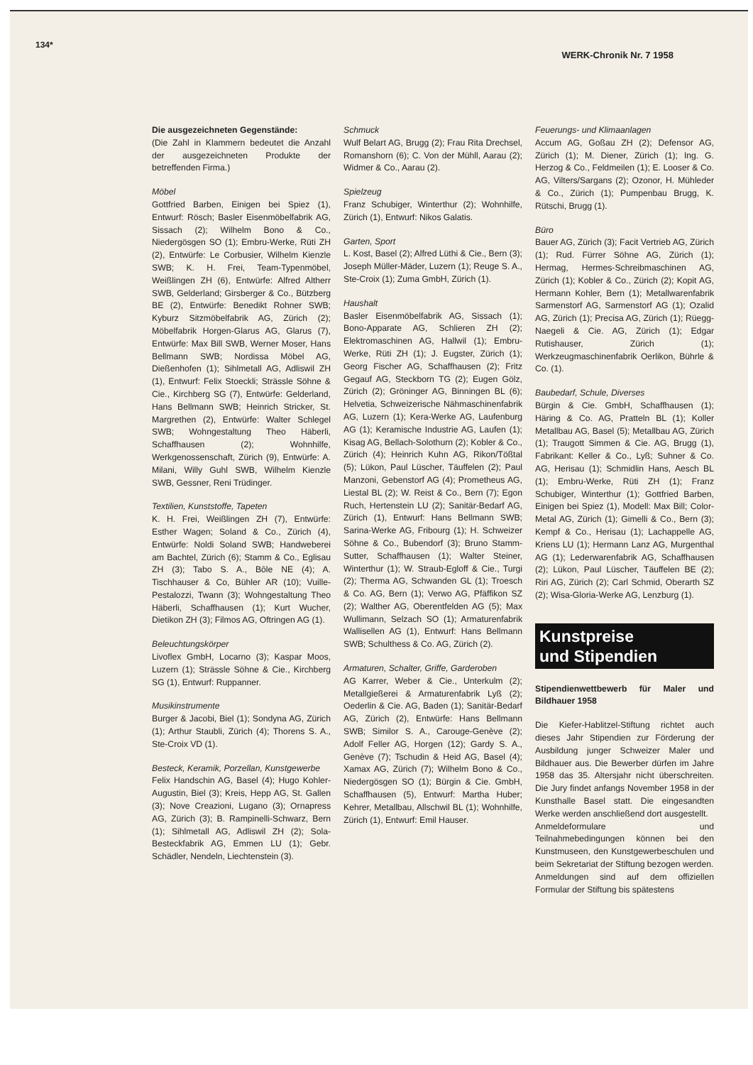134* WERK-Chronik Nr. 7 1958
Die ausgezeichneten Gegenstände:
(Die Zahl in Klammern bedeutet die Anzahl der ausgezeichneten Produkte der betreffenden Firma.)
Möbel
Gottfried Barben, Einigen bei Spiez (1), Entwurf: Rösch; Basler Eisenmöbelfabrik AG, Sissach (2); Wilhelm Bono & Co., Niedergösgen SO (1); Embru-Werke, Rüti ZH (2), Entwürfe: Le Corbusier, Wilhelm Kienzle SWB; K. H. Frei, Team-Typenmöbel, Weißlingen ZH (6), Entwürfe: Alfred Altherr SWB, Gelderland; Girsberger & Co., Bützberg BE (2), Entwürfe: Benedikt Rohner SWB; Kyburz Sitzmöbelfabrik AG, Zürich (2); Möbelfabrik Horgen-Glarus AG, Glarus (7), Entwürfe: Max Bill SWB, Werner Moser, Hans Bellmann SWB; Nordissa Möbel AG, Dießenhofen (1); Sihlmetall AG, Adliswil ZH (1), Entwurf: Felix Stoeckli; Strässle Söhne & Cie., Kirchberg SG (7), Entwürfe: Gelderland, Hans Bellmann SWB; Heinrich Stricker, St. Margrethen (2), Entwürfe: Walter Schlegel SWB; Wohngestaltung Theo Häberli, Schaffhausen (2); Wohnhilfe, Werkgenossenschaft, Zürich (9), Entwürfe: A. Milani, Willy Guhl SWB, Wilhelm Kienzle SWB, Gessner, Reni Trüdinger.
Textilien, Kunststoffe, Tapeten
K. H. Frei, Weißlingen ZH (7), Entwürfe: Esther Wagen; Soland & Co., Zürich (4), Entwürfe: Noldi Soland SWB; Handweberei am Bachtel, Zürich (6); Stamm & Co., Eglisau ZH (3); Tabo S. A., Bôle NE (4); A. Tischhauser & Co, Bühler AR (10); Vuille-Pestalozzi, Twann (3); Wohngestaltung Theo Häberli, Schaffhausen (1); Kurt Wucher, Dietikon ZH (3); Filmos AG, Oftringen AG (1).
Beleuchtungskörper
Livoflex GmbH, Locarno (3); Kaspar Moos, Luzern (1); Strässle Söhne & Cie., Kirchberg SG (1), Entwurf: Ruppanner.
Musikinstrumente
Burger & Jacobi, Biel (1); Sondyna AG, Zürich (1); Arthur Staubli, Zürich (4); Thorens S. A., Ste-Croix VD (1).
Besteck, Keramik, Porzellan, Kunstgewerbe
Felix Handschin AG, Basel (4); Hugo Kohler-Augustin, Biel (3); Kreis, Hepp AG, St. Gallen (3); Nove Creazioni, Lugano (3); Ornapress AG, Zürich (3); B. Rampinelli-Schwarz, Bern (1); Sihlmetall AG, Adliswil ZH (2); Sola-Besteckfabrik AG, Emmen LU (1); Gebr. Schädler, Nendeln, Liechtenstein (3).
Schmuck
Wulf Belart AG, Brugg (2); Frau Rita Drechsel, Romanshorn (6); C. Von der Mühll, Aarau (2); Widmer & Co., Aarau (2).
Spielzeug
Franz Schubiger, Winterthur (2); Wohnhilfe, Zürich (1), Entwurf: Nikos Galatis.
Garten, Sport
L. Kost, Basel (2); Alfred Lüthi & Cie., Bern (3); Joseph Müller-Mäder, Luzern (1); Reuge S. A., Ste-Croix (1); Zuma GmbH, Zürich (1).
Haushalt
Basler Eisenmöbelfabrik AG, Sissach (1); Bono-Apparate AG, Schlieren ZH (2); Elektromaschinen AG, Hallwil (1); Embru-Werke, Rüti ZH (1); J. Eugster, Zürich (1); Georg Fischer AG, Schaffhausen (2); Fritz Gegauf AG, Steckborn TG (2); Eugen Gölz, Zürich (2); Gröninger AG, Binningen BL (6); Helvetia, Schweizerische Nähmaschinenfabrik AG, Luzern (1); Kera-Werke AG, Laufenburg AG (1); Keramische Industrie AG, Laufen (1); Kisag AG, Bellach-Solothurn (2); Kobler & Co., Zürich (4); Heinrich Kuhn AG, Rikon/Tößtal (5); Lükon, Paul Lüscher, Täuffelen (2); Paul Manzoni, Gebenstorf AG (4); Prometheus AG, Liestal BL (2); W. Reist & Co., Bern (7); Egon Ruch, Hertenstein LU (2); Sanitär-Bedarf AG, Zürich (1), Entwurf: Hans Bellmann SWB; Sarina-Werke AG, Fribourg (1); H. Schweizer Söhne & Co., Bubendorf (3); Bruno Stamm-Sutter, Schaffhausen (1); Walter Steiner, Winterthur (1); W. Straub-Egloff & Cie., Turgi (2); Therma AG, Schwanden GL (1); Troesch & Co. AG, Bern (1); Verwo AG, Pfäffikon SZ (2); Walther AG, Oberentfelden AG (5); Max Wullimann, Selzach SO (1); Armaturenfabrik Wallisellen AG (1), Entwurf: Hans Bellmann SWB; Schulthess & Co. AG, Zürich (2).
Armaturen, Schalter, Griffe, Garderoben
AG Karrer, Weber & Cie., Unterkulm (2); Metallgießerei & Armaturenfabrik Lyß (2); Oederlin & Cie. AG, Baden (1); Sanitär-Bedarf AG, Zürich (2), Entwürfe: Hans Bellmann SWB; Similor S. A., Carouge-Genève (2); Adolf Feller AG, Horgen (12); Gardy S. A., Genève (7); Tschudin & Heid AG, Basel (4); Xamax AG, Zürich (7); Wilhelm Bono & Co., Niedergösgen SO (1); Bürgin & Cie. GmbH, Schaffhausen (5), Entwurf: Martha Huber; Kehrer, Metallbau, Allschwil BL (1); Wohnhilfe, Zürich (1), Entwurf: Emil Hauser.
Feuerungs- und Klimaanlagen
Accum AG, Goßau ZH (2); Defensor AG, Zürich (1); M. Diener, Zürich (1); Ing. G. Herzog & Co., Feldmeilen (1); E. Looser & Co. AG, Vilters/Sargans (2); Ozonor, H. Mühleder & Co., Zürich (1); Pumpenbau Brugg, K. Rütschi, Brugg (1).
Büro
Bauer AG, Zürich (3); Facit Vertrieb AG, Zürich (1); Rud. Fürrer Söhne AG, Zürich (1); Hermag, Hermes-Schreibmaschinen AG, Zürich (1); Kobler & Co., Zürich (2); Kopit AG, Hermann Kohler, Bern (1); Metallwarenfabrik Sarmenstorf AG, Sarmenstorf AG (1); Ozalid AG, Zürich (1); Precisa AG, Zürich (1); Rüegg-Naegeli & Cie. AG, Zürich (1); Edgar Rutishauser, Zürich (1); Werkzeugmaschinenfabrik Oerlikon, Bührle & Co. (1).
Baubedarf, Schule, Diverses
Bürgin & Cie. GmbH, Schaffhausen (1); Häring & Co. AG, Pratteln BL (1); Koller Metallbau AG, Basel (5); Metallbau AG, Zürich (1); Traugott Simmen & Cie. AG, Brugg (1), Fabrikant: Keller & Co., Lyß; Suhner & Co. AG, Herisau (1); Schmidlin Hans, Aesch BL (1); Embru-Werke, Rüti ZH (1); Franz Schubiger, Winterthur (1); Gottfried Barben, Einigen bei Spiez (1), Modell: Max Bill; Color-Metal AG, Zürich (1); Gimelli & Co., Bern (3); Kempf & Co., Herisau (1); Lachappelle AG, Kriens LU (1); Hermann Lanz AG, Murgenthal AG (1); Lederwarenfabrik AG, Schaffhausen (2); Lükon, Paul Lüscher, Täuffelen BE (2); Riri AG, Zürich (2); Carl Schmid, Oberarth SZ (2); Wisa-Gloria-Werke AG, Lenzburg (1).
Kunstpreise
und Stipendien
Stipendienwettbewerb für Maler und Bildhauer 1958
Die Kiefer-Hablitzel-Stiftung richtet auch dieses Jahr Stipendien zur Förderung der Ausbildung junger Schweizer Maler und Bildhauer aus. Die Bewerber dürfen im Jahre 1958 das 35. Altersjahr nicht überschreiten. Die Jury findet anfangs November 1958 in der Kunsthalle Basel statt. Die eingesandten Werke werden anschließend dort ausgestellt.
Anmeldeformulare und Teilnahmebedingungen können bei den Kunstmuseen, den Kunstgewerbeschulen und beim Sekretariat der Stiftung bezogen werden.
Anmeldungen sind auf dem offiziellen Formular der Stiftung bis spätestens